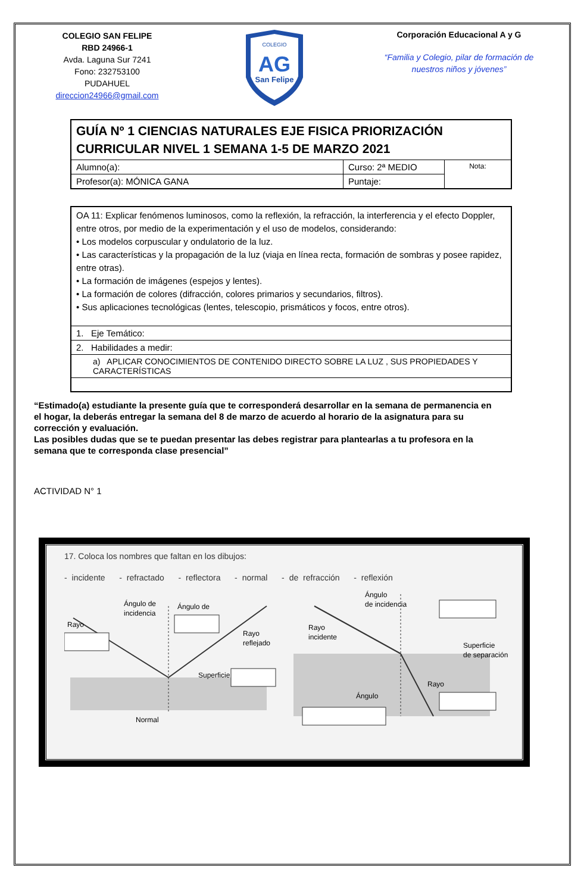COLEGIO SAN FELIPE
RBD 24966-1
Avda. Laguna Sur 7241
Fono: 232753100
PUDAHUEL
direccion24966@gmail.com
COLEGIO
AG
San Felipe
Corporación Educacional A y G
“Familia y Colegio, pilar de formación de nuestros niños y jóvenes”
| GUÍA Nº 1 CIENCIAS NATURALES EJE FISICA PRIORIZACIÓN CURRICULAR NIVEL 1 SEMANA 1-5 DE MARZO 2021 | | |
| Alumno(a): | Curso: 2ª MEDIO | Nota: |
| Profesor(a): MÓNICA GANA | Puntaje: | |
| OA 11: Explicar fenómenos luminosos, como la reflexión, la refracción, la interferencia y el efecto Doppler, entre otros, por medio de la experimentación y el uso de modelos, considerando: • Los modelos corpuscular y ondulatorio de la luz. • Las características y la propagación de la luz (viaja en línea recta, formación de sombras y posee rapidez, entre otras). • La formación de imágenes (espejos y lentes). • La formación de colores (difracción, colores primarios y secundarios, filtros). • Sus aplicaciones tecnológicas (lentes, telescopio, prismáticos y focos, entre otros). |
| 1. Eje Temático: |
| 2. Habilidades a medir: |
| a) APLICAR CONOCIMIENTOS DE CONTENIDO DIRECTO SOBRE LA LUZ , SUS PROPIEDADES Y CARACTERÍSTICAS |
“Estimado(a) estudiante la presente guía que te corresponderá desarrollar en la semana de permanencia en el hogar, la deberás entregar la semana del 8 de marzo de acuerdo al horario de la asignatura para su corrección y evaluación.
Las posibles dudas que se te puedan presentar las debes registrar para plantearlas a tu profesora en la semana que te corresponda clase presencial”
ACTIVIDAD N° 1
17. Coloca los nombres que faltan en los dibujos:
- incidente - refractado - reflectora - normal - de refracción - reflexión
Rayo
Ángulo de
incidencia
Ángulo de
Rayo
reflejado
Superficie
Normal
Ángulo
de incidencia
Rayo
incidente
Superficie
de separación
Rayo
Ángulo